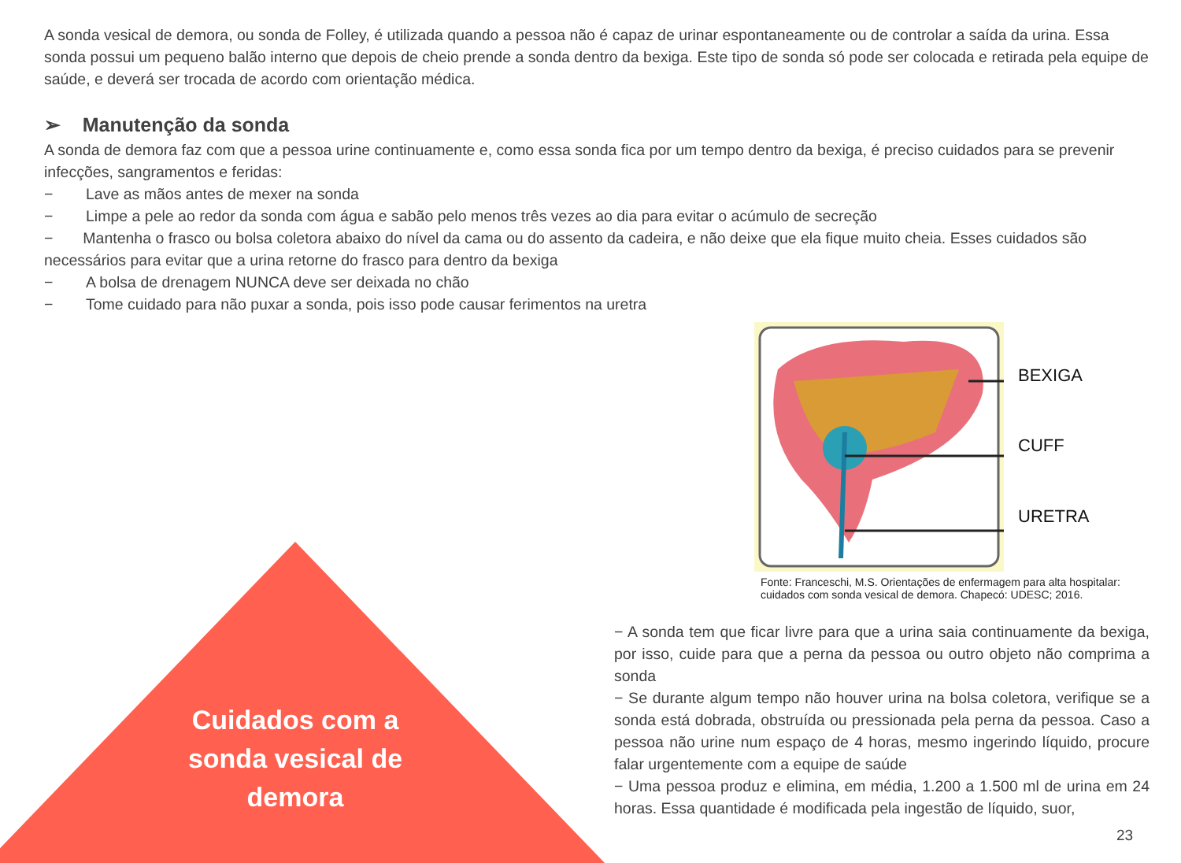A sonda vesical de demora, ou sonda de Folley, é utilizada quando a pessoa não é capaz de urinar espontaneamente ou de controlar a saída da urina. Essa sonda possui um pequeno balão interno que depois de cheio prende a sonda dentro da bexiga. Este tipo de sonda só pode ser colocada e retirada pela equipe de saúde, e deverá ser trocada de acordo com orientação médica.
➢ Manutenção da sonda
A sonda de demora faz com que a pessoa urine continuamente e, como essa sonda fica por um tempo dentro da bexiga, é preciso cuidados para se prevenir infecções, sangramentos e feridas:
− Lave as mãos antes de mexer na sonda
− Limpe a pele ao redor da sonda com água e sabão pelo menos três vezes ao dia para evitar o acúmulo de secreção
− Mantenha o frasco ou bolsa coletora abaixo do nível da cama ou do assento da cadeira, e não deixe que ela fique muito cheia. Esses cuidados são necessários para evitar que a urina retorne do frasco para dentro da bexiga
− A bolsa de drenagem NUNCA deve ser deixada no chão
− Tome cuidado para não puxar a sonda, pois isso pode causar ferimentos na uretra
BEXIGA
CUFF
URETRA
Fonte: Franceschi, M.S. Orientações de enfermagem para alta hospitalar: cuidados com sonda vesical de demora. Chapecó: UDESC; 2016.
Cuidados com a sonda vesical de demora
− A sonda tem que ficar livre para que a urina saia continuamente da bexiga, por isso, cuide para que a perna da pessoa ou outro objeto não comprima a sonda
− Se durante algum tempo não houver urina na bolsa coletora, verifique se a sonda está dobrada, obstruída ou pressionada pela perna da pessoa. Caso a pessoa não urine num espaço de 4 horas, mesmo ingerindo líquido, procure falar urgentemente com a equipe de saúde
− Uma pessoa produz e elimina, em média, 1.200 a 1.500 ml de urina em 24 horas. Essa quantidade é modificada pela ingestão de líquido, suor,
23